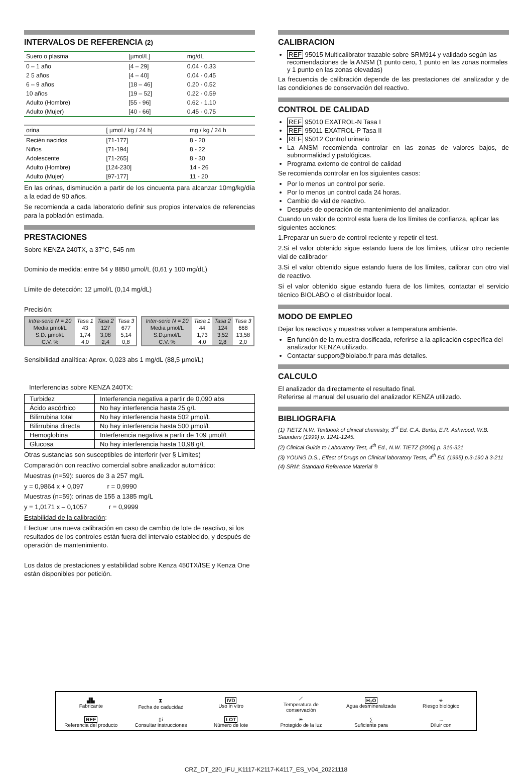INTERVALOS DE REFERENCIA (2)
| Suero o plasma | [µmol/L] | mg/dL |
| --- | --- | --- |
| 0 – 1 año | [4 – 29] | 0.04 - 0.33 |
| 2 5 años | [4 – 40] | 0.04 - 0.45 |
| 6 – 9 años | [18 – 46] | 0.20 - 0.52 |
| 10 años | [19 – 52] | 0.22 - 0.59 |
| Adulto (Hombre) | [55 - 96] | 0.62 - 1.10 |
| Adulto (Mujer) | [40 - 66] | 0.45 - 0.75 |
| orina | [ µmol / kg / 24 h] | mg / kg / 24 h |
| --- | --- | --- |
| Recién nacidos | [71-177] | 8 - 20 |
| Niños | [71-194] | 8 - 22 |
| Adolescente | [71-265] | 8 - 30 |
| Adulto (Hombre) | [124-230] | 14 - 26 |
| Adulto (Mujer) | [97-177] | 11 - 20 |
En las orinas, disminución a partir de los cincuenta para alcanzar 10mg/kg/día a la edad de 90 años.
Se recomienda a cada laboratorio definir sus propios intervalos de referencias para la población estimada.
PRESTACIONES
Sobre KENZA 240TX, a 37°C, 545 nm
Dominio de medida: entre 54 y 8850 µmol/L (0,61 y 100 mg/dL)
Límite de detección: 12 µmol/L (0,14 mg/dL)
Precisión:
| Intra-serie N = 20 | Tasa 1 | Tasa 2 | Tasa 3 |
| --- | --- | --- | --- |
| Media µmol/L | 43 | 127 | 677 |
| S.D. µmol/L | 1,74 | 3,08 | 5,14 |
| C.V. % | 4,0 | 2,4 | 0,8 |
| Inter-serie N = 20 | Tasa 1 | Tasa 2 | Tasa 3 |
| --- | --- | --- | --- |
| Media µmol/L | 44 | 124 | 668 |
| S.D.µmol/L | 1,73 | 3,52 | 13,58 |
| C.V. % | 4,0 | 2,8 | 2,0 |
Sensibilidad analítica: Aprox. 0,023 abs 1 mg/dL (88,5 µmol/L)
Interferencias sobre KENZA 240TX:
| Turbidez | Interferencia negativa a partir de 0,090 abs |
| Ácido ascórbico | No hay interferencia hasta 25 g/L |
| Bilirrubina total | No hay interferencia hasta 502 µmol/L |
| Bilirrubina directa | No hay interferencia hasta 500 µmol/L |
| Hemoglobina | Interferencia negativa a partir de 109 µmol/L |
| Glucosa | No hay interferencia hasta 10,98 g/L |
Otras sustancias son susceptibles de interferir (ver § Limites)
Comparación con reactivo comercial sobre analizador automático:
Muestras (n=59): sueros de 3 a 257 mg/L
y = 0,9864 x + 0,097 r = 0,9990
Muestras (n=59): orinas de 155 a 1385 mg/L
y = 1,0171 x – 0,1057 r = 0,9999
Estabilidad de la calibración:
Efectuar una nueva calibración en caso de cambio de lote de reactivo, si los resultados de los controles están fuera del intervalo establecido, y después de operación de mantenimiento.
Los datos de prestaciones y estabilidad sobre Kenza 450TX/ISE y Kenza One están disponibles por petición.
CALIBRACION
REF 95015 Multicalibrator trazable sobre SRM914 y validado según las recomendaciones de la ANSM (1 punto cero, 1 punto en las zonas normales y 1 punto en las zonas elevadas)
La frecuencia de calibración depende de las prestaciones del analizador y de las condiciones de conservación del reactivo.
CONTROL DE CALIDAD
REF 95010 EXATROL-N Tasa I
REF 95011 EXATROL-P Tasa II
REF 95012 Control urinario
La ANSM recomienda controlar en las zonas de valores bajos, de subnormalidad y patológicas.
Programa externo de control de calidad
Se recomienda controlar en los siguientes casos:
Por lo menos un control por serie.
Por lo menos un control cada 24 horas.
Cambio de vial de reactivo.
Después de operación de mantenimiento del analizador.
Cuando un valor de control esta fuera de los límites de confianza, aplicar las siguientes acciones:
1.Preparar un suero de control reciente y repetir el test.
2.Si el valor obtenido sigue estando fuera de los límites, utilizar otro reciente vial de calibrador
3.Si el valor obtenido sigue estando fuera de los límites, calibrar con otro vial de reactivo.
Si el valor obtenido sigue estando fuera de los límites, contactar el servicio técnico BIOLABO o el distribuidor local.
MODO DE EMPLEO
Dejar los reactivos y muestras volver a temperatura ambiente.
En función de la muestra dosificada, referirse a la aplicación específica del analizador KENZA utilizado.
Contactar support@biolabo.fr para más detalles.
CALCULO
El analizador da directamente el resultado final.
Referirse al manual del usuario del analizador KENZA utilizado.
BIBLIOGRAFIA
(1) TIETZ N.W. Textbook of clinical chemistry, 3<sup>rd</sup> Ed. C.A. Burtis, E.R. Ashwood, W.B. Saunders (1999) p. 1241-1245.
(2) Clinical Guide to Laboratory Test, 4<sup>th</sup> Ed., N.W. TIETZ (2006) p. 316-321
(3) YOUNG D.S., Effect of Drugs on Clinical laboratory Tests, 4<sup>th</sup> Ed. (1995) p.3-190 à 3-211
(4) SRM: Standard Reference Material ®
| ▟▙ Fabricante | ⧗ Fecha de caducidad | IVD Uso in vitro | ⟋ Temperatura de conservación | H₂O Agua desmineralizada | ☣ Riesgo biológico |
| REF Referencia del producto | ▯i Consultar instrucciones | LOT Número de lote | ☀ Protegido de la luz | ∑ Suficiente para | → Diluir con |
CRZ_DT_220_IFU_K1117-K2117-K4117_ES_V04_20221118